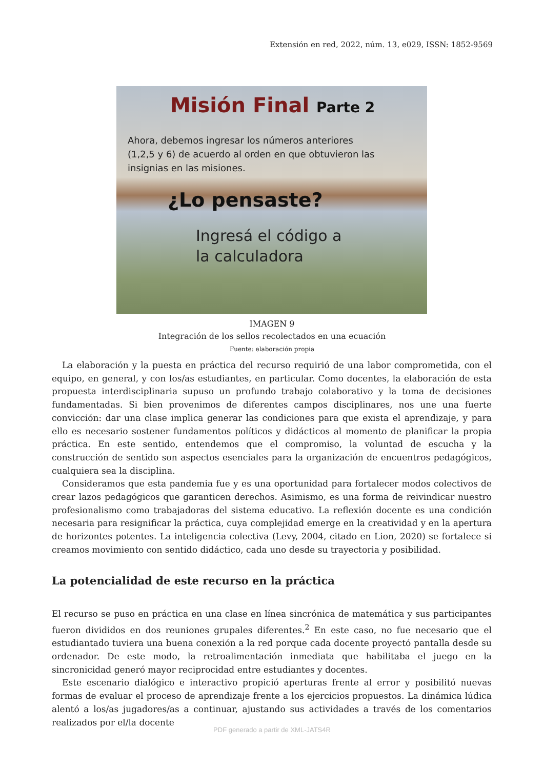Extensión en red, 2022, núm. 13, e029, ISSN: 1852-9569
Misión Final Parte 2
Ahora, debemos ingresar los números anteriores
(1,2,5 y 6) de acuerdo al orden en que obtuvieron las
insignias en las misiones.
¿Lo pensaste?
Ingresá el código a
la calculadora
IMAGEN 9
Integración de los sellos recolectados en una ecuación
Fuente: elaboración propia
La elaboración y la puesta en práctica del recurso requirió de una labor comprometida, con el equipo, en general, y con los/as estudiantes, en particular. Como docentes, la elaboración de esta propuesta interdisciplinaria supuso un profundo trabajo colaborativo y la toma de decisiones fundamentadas. Si bien provenimos de diferentes campos disciplinares, nos une una fuerte convicción: dar una clase implica generar las condiciones para que exista el aprendizaje, y para ello es necesario sostener fundamentos políticos y didácticos al momento de planificar la propia práctica. En este sentido, entendemos que el compromiso, la voluntad de escucha y la construcción de sentido son aspectos esenciales para la organización de encuentros pedagógicos, cualquiera sea la disciplina.
Consideramos que esta pandemia fue y es una oportunidad para fortalecer modos colectivos de crear lazos pedagógicos que garanticen derechos. Asimismo, es una forma de reivindicar nuestro profesionalismo como trabajadoras del sistema educativo. La reflexión docente es una condición necesaria para resignificar la práctica, cuya complejidad emerge en la creatividad y en la apertura de horizontes potentes. La inteligencia colectiva (Levy, 2004, citado en Lion, 2020) se fortalece si creamos movimiento con sentido didáctico, cada uno desde su trayectoria y posibilidad.
La potencialidad de este recurso en la práctica
El recurso se puso en práctica en una clase en línea sincrónica de matemática y sus participantes fueron divididos en dos reuniones grupales diferentes.<sup>2</sup> En este caso, no fue necesario que el estudiantado tuviera una buena conexión a la red porque cada docente proyectó pantalla desde su ordenador. De este modo, la retroalimentación inmediata que habilitaba el juego en la sincronicidad generó mayor reciprocidad entre estudiantes y docentes.
Este escenario dialógico e interactivo propició aperturas frente al error y posibilitó nuevas formas de evaluar el proceso de aprendizaje frente a los ejercicios propuestos. La dinámica lúdica alentó a los/as jugadores/as a continuar, ajustando sus actividades a través de los comentarios realizados por el/la docente
PDF generado a partir de XML-JATS4R